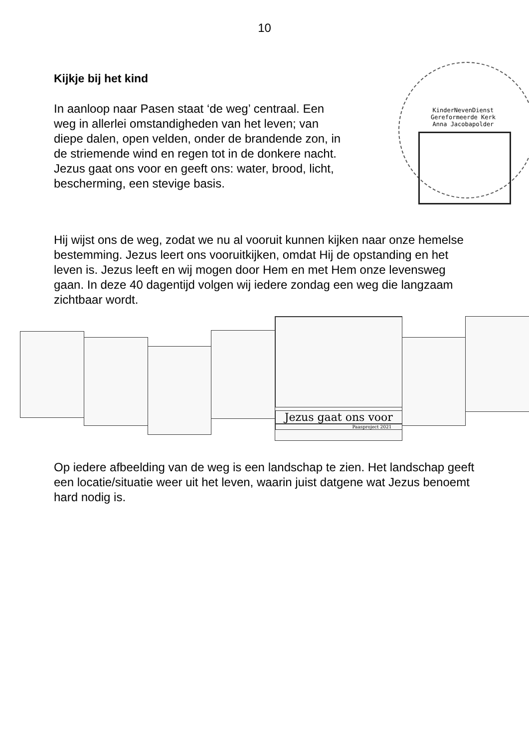10
Kijkje bij het kind
In aanloop naar Pasen staat ‘de weg’ centraal. Een weg in allerlei omstandigheden van het leven; van diepe dalen, open velden, onder de brandende zon, in de striemende wind en regen tot in de donkere nacht. Jezus gaat ons voor en geeft ons: water, brood, licht, bescherming, een stevige basis.
KinderNevenDienst
Gereformeerde Kerk
Anna Jacobapolder
Hij wijst ons de weg, zodat we nu al vooruit kunnen kijken naar onze hemelse bestemming. Jezus leert ons vooruitkijken, omdat Hij de opstanding en het leven is. Jezus leeft en wij mogen door Hem en met Hem onze levensweg gaan. In deze 40 dagentijd volgen wij iedere zondag een weg die langzaam zichtbaar wordt.
Jezus gaat ons voor
Paasproject 2021
Op iedere afbeelding van de weg is een landschap te zien. Het landschap geeft een locatie/situatie weer uit het leven, waarin juist datgene wat Jezus benoemt hard nodig is.